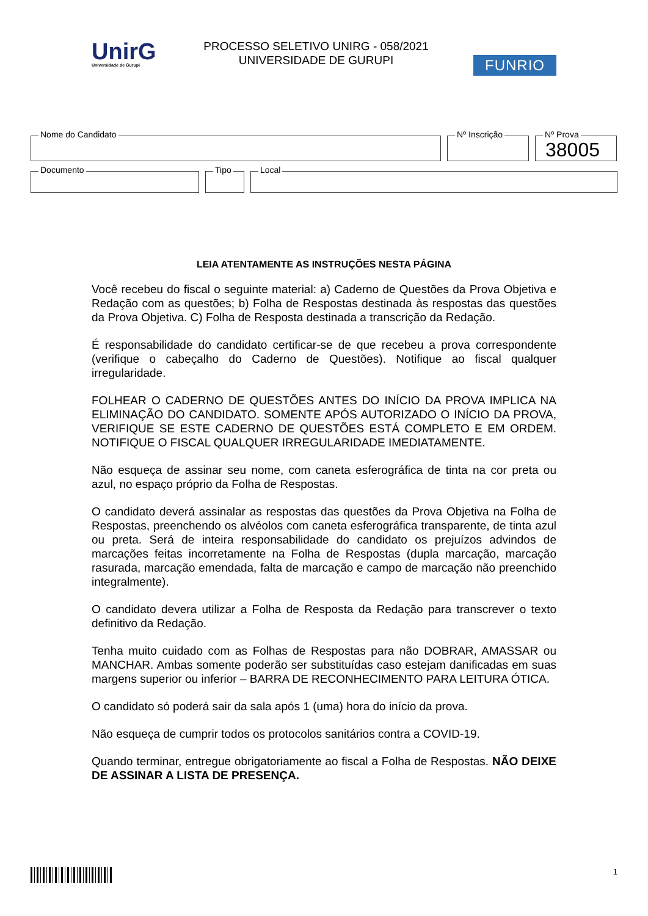UnirG
Universidade de Gurupi
PROCESSO SELETIVO UNIRG - 058/2021
UNIVERSIDADE DE GURUPI
FUNRIO
Nome do Candidato
Nº Inscrição
Nº Prova
38005
Documento
Tipo
Local
LEIA ATENTAMENTE AS INSTRUÇÕES NESTA PÁGINA
Você recebeu do fiscal o seguinte material: a) Caderno de Questões da Prova Objetiva e Redação com as questões; b) Folha de Respostas destinada às respostas das questões da Prova Objetiva. C) Folha de Resposta destinada a transcrição da Redação.
É responsabilidade do candidato certificar-se de que recebeu a prova correspondente (verifique o cabeçalho do Caderno de Questões). Notifique ao fiscal qualquer irregularidade.
FOLHEAR O CADERNO DE QUESTÕES ANTES DO INÍCIO DA PROVA IMPLICA NA ELIMINAÇÃO DO CANDIDATO. SOMENTE APÓS AUTORIZADO O INÍCIO DA PROVA, VERIFIQUE SE ESTE CADERNO DE QUESTÕES ESTÁ COMPLETO E EM ORDEM. NOTIFIQUE O FISCAL QUALQUER IRREGULARIDADE IMEDIATAMENTE.
Não esqueça de assinar seu nome, com caneta esferográfica de tinta na cor preta ou azul, no espaço próprio da Folha de Respostas.
O candidato deverá assinalar as respostas das questões da Prova Objetiva na Folha de Respostas, preenchendo os alvéolos com caneta esferográfica transparente, de tinta azul ou preta. Será de inteira responsabilidade do candidato os prejuízos advindos de marcações feitas incorretamente na Folha de Respostas (dupla marcação, marcação rasurada, marcação emendada, falta de marcação e campo de marcação não preenchido integralmente).
O candidato devera utilizar a Folha de Resposta da Redação para transcrever o texto definitivo da Redação.
Tenha muito cuidado com as Folhas de Respostas para não DOBRAR, AMASSAR ou MANCHAR. Ambas somente poderão ser substituídas caso estejam danificadas em suas margens superior ou inferior – BARRA DE RECONHECIMENTO PARA LEITURA ÓTICA.
O candidato só poderá sair da sala após 1 (uma) hora do início da prova.
Não esqueça de cumprir todos os protocolos sanitários contra a COVID-19.
Quando terminar, entregue obrigatoriamente ao fiscal a Folha de Respostas. NÃO DEIXE DE ASSINAR A LISTA DE PRESENÇA.
1